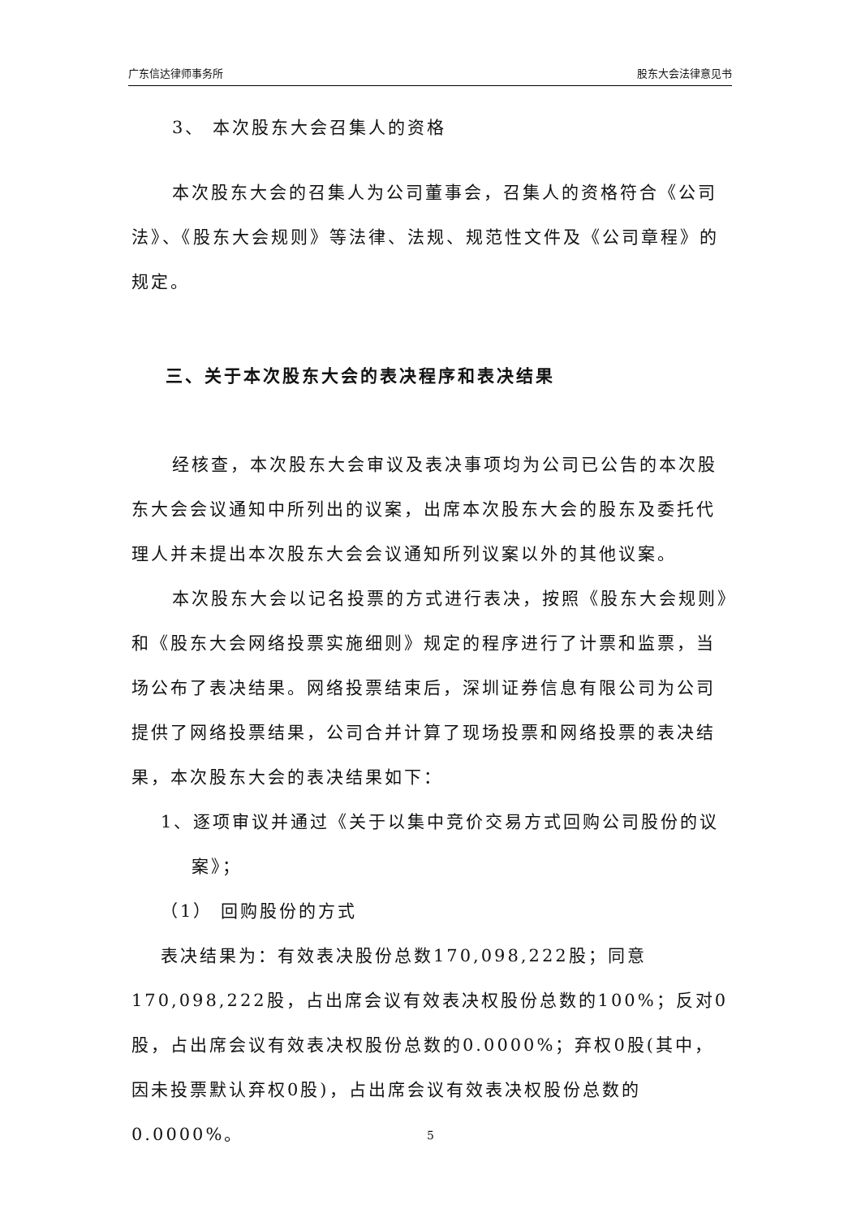广东信达律师事务所 股东大会法律意见书
3、 本次股东大会召集人的资格
本次股东大会的召集人为公司董事会，召集人的资格符合《公司法》、《股东大会规则》等法律、法规、规范性文件及《公司章程》的规定。
三、关于本次股东大会的表决程序和表决结果
经核查，本次股东大会审议及表决事项均为公司已公告的本次股东大会会议通知中所列出的议案，出席本次股东大会的股东及委托代理人并未提出本次股东大会会议通知所列议案以外的其他议案。
本次股东大会以记名投票的方式进行表决，按照《股东大会规则》和《股东大会网络投票实施细则》规定的程序进行了计票和监票，当场公布了表决结果。网络投票结束后，深圳证券信息有限公司为公司提供了网络投票结果，公司合并计算了现场投票和网络投票的表决结果，本次股东大会的表决结果如下：
1、逐项审议并通过《关于以集中竞价交易方式回购公司股份的议案》；
（1） 回购股份的方式
表决结果为：有效表决股份总数170,098,222股；同意170,098,222股，占出席会议有效表决权股份总数的100%；反对0股，占出席会议有效表决权股份总数的0.0000%；弃权0股(其中，因未投票默认弃权0股)，占出席会议有效表决权股份总数的0.0000%。
5